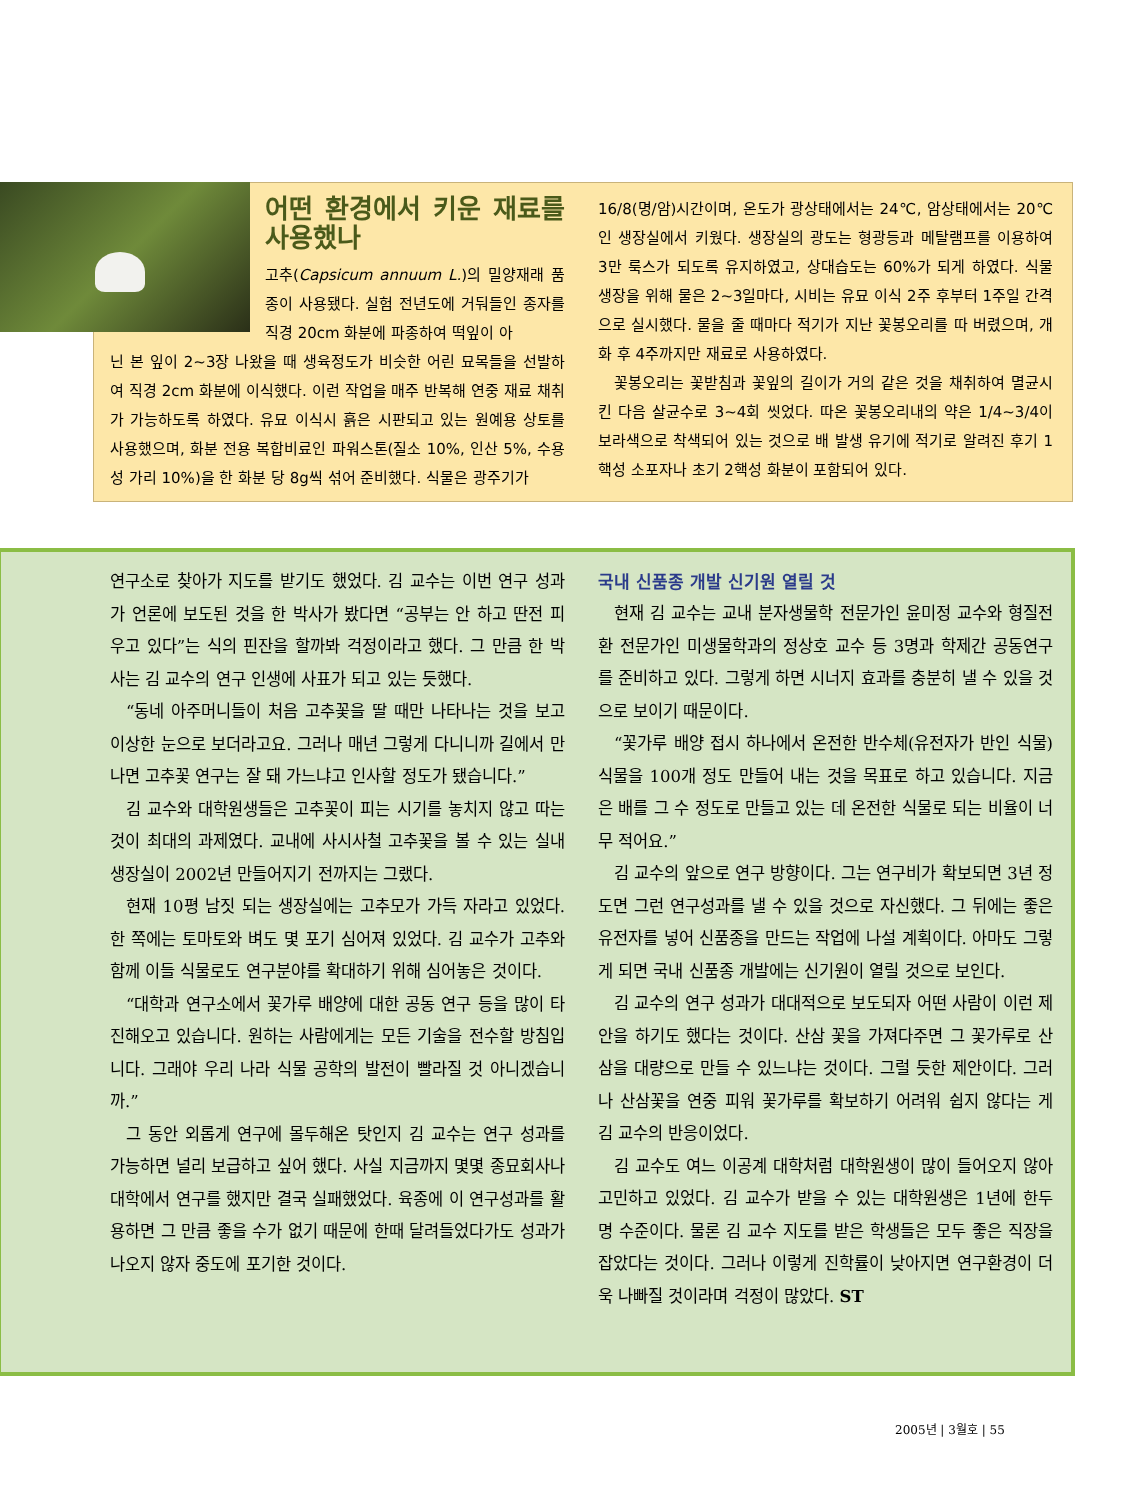어떤 환경에서 키운 재료를 사용했나
고추(Capsicum annuum L.)의 밀양재래 품종이 사용됐다. 실험 전년도에 거둬들인 종자를 직경 20cm 화분에 파종하여 떡잎이 아
닌 본 잎이 2~3장 나왔을 때 생육정도가 비슷한 어린 묘목들을 선발하여 직경 2cm 화분에 이식했다. 이런 작업을 매주 반복해 연중 재료 채취가 가능하도록 하였다. 유묘 이식시 흙은 시판되고 있는 원예용 상토를 사용했으며, 화분 전용 복합비료인 파워스톤(질소 10%, 인산 5%, 수용성 가리 10%)을 한 화분 당 8g씩 섞어 준비했다. 식물은 광주기가
16/8(명/암)시간이며, 온도가 광상태에서는 24℃, 암상태에서는 20℃인 생장실에서 키웠다. 생장실의 광도는 형광등과 메탈램프를 이용하여 3만 룩스가 되도록 유지하였고, 상대습도는 60%가 되게 하였다. 식물 생장을 위해 물은 2~3일마다, 시비는 유묘 이식 2주 후부터 1주일 간격으로 실시했다. 물을 줄 때마다 적기가 지난 꽃봉오리를 따 버렸으며, 개화 후 4주까지만 재료로 사용하였다.
꽃봉오리는 꽃받침과 꽃잎의 길이가 거의 같은 것을 채취하여 멸균시킨 다음 살균수로 3~4회 씻었다. 따온 꽃봉오리내의 약은 1/4~3/4이 보라색으로 착색되어 있는 것으로 배 발생 유기에 적기로 알려진 후기 1핵성 소포자나 초기 2핵성 화분이 포함되어 있다.
연구소로 찾아가 지도를 받기도 했었다. 김 교수는 이번 연구 성과가 언론에 보도된 것을 한 박사가 봤다면 “공부는 안 하고 딴전 피우고 있다”는 식의 핀잔을 할까봐 걱정이라고 했다. 그 만큼 한 박사는 김 교수의 연구 인생에 사표가 되고 있는 듯했다.
“동네 아주머니들이 처음 고추꽃을 딸 때만 나타나는 것을 보고 이상한 눈으로 보더라고요. 그러나 매년 그렇게 다니니까 길에서 만나면 고추꽃 연구는 잘 돼 가느냐고 인사할 정도가 됐습니다.”
김 교수와 대학원생들은 고추꽃이 피는 시기를 놓치지 않고 따는 것이 최대의 과제였다. 교내에 사시사철 고추꽃을 볼 수 있는 실내 생장실이 2002년 만들어지기 전까지는 그랬다.
현재 10평 남짓 되는 생장실에는 고추모가 가득 자라고 있었다. 한 쪽에는 토마토와 벼도 몇 포기 심어져 있었다. 김 교수가 고추와 함께 이들 식물로도 연구분야를 확대하기 위해 심어놓은 것이다.
“대학과 연구소에서 꽃가루 배양에 대한 공동 연구 등을 많이 타진해오고 있습니다. 원하는 사람에게는 모든 기술을 전수할 방침입니다. 그래야 우리 나라 식물 공학의 발전이 빨라질 것 아니겠습니까.”
그 동안 외롭게 연구에 몰두해온 탓인지 김 교수는 연구 성과를 가능하면 널리 보급하고 싶어 했다. 사실 지금까지 몇몇 종묘회사나 대학에서 연구를 했지만 결국 실패했었다. 육종에 이 연구성과를 활용하면 그 만큼 좋을 수가 없기 때문에 한때 달려들었다가도 성과가 나오지 않자 중도에 포기한 것이다.
국내 신품종 개발 신기원 열릴 것
현재 김 교수는 교내 분자생물학 전문가인 윤미정 교수와 형질전환 전문가인 미생물학과의 정상호 교수 등 3명과 학제간 공동연구를 준비하고 있다. 그렇게 하면 시너지 효과를 충분히 낼 수 있을 것으로 보이기 때문이다.
“꽃가루 배양 접시 하나에서 온전한 반수체(유전자가 반인 식물) 식물을 100개 정도 만들어 내는 것을 목표로 하고 있습니다. 지금은 배를 그 수 정도로 만들고 있는 데 온전한 식물로 되는 비율이 너무 적어요.”
김 교수의 앞으로 연구 방향이다. 그는 연구비가 확보되면 3년 정도면 그런 연구성과를 낼 수 있을 것으로 자신했다. 그 뒤에는 좋은 유전자를 넣어 신품종을 만드는 작업에 나설 계획이다. 아마도 그렇게 되면 국내 신품종 개발에는 신기원이 열릴 것으로 보인다.
김 교수의 연구 성과가 대대적으로 보도되자 어떤 사람이 이런 제안을 하기도 했다는 것이다. 산삼 꽃을 가져다주면 그 꽃가루로 산삼을 대량으로 만들 수 있느냐는 것이다. 그럴 듯한 제안이다. 그러나 산삼꽃을 연중 피워 꽃가루를 확보하기 어려워 쉽지 않다는 게 김 교수의 반응이었다.
김 교수도 여느 이공계 대학처럼 대학원생이 많이 들어오지 않아 고민하고 있었다. 김 교수가 받을 수 있는 대학원생은 1년에 한두 명 수준이다. 물론 김 교수 지도를 받은 학생들은 모두 좋은 직장을 잡았다는 것이다. 그러나 이렇게 진학률이 낮아지면 연구환경이 더욱 나빠질 것이라며 걱정이 많았다. ST
2005년 | 3월호 | 55